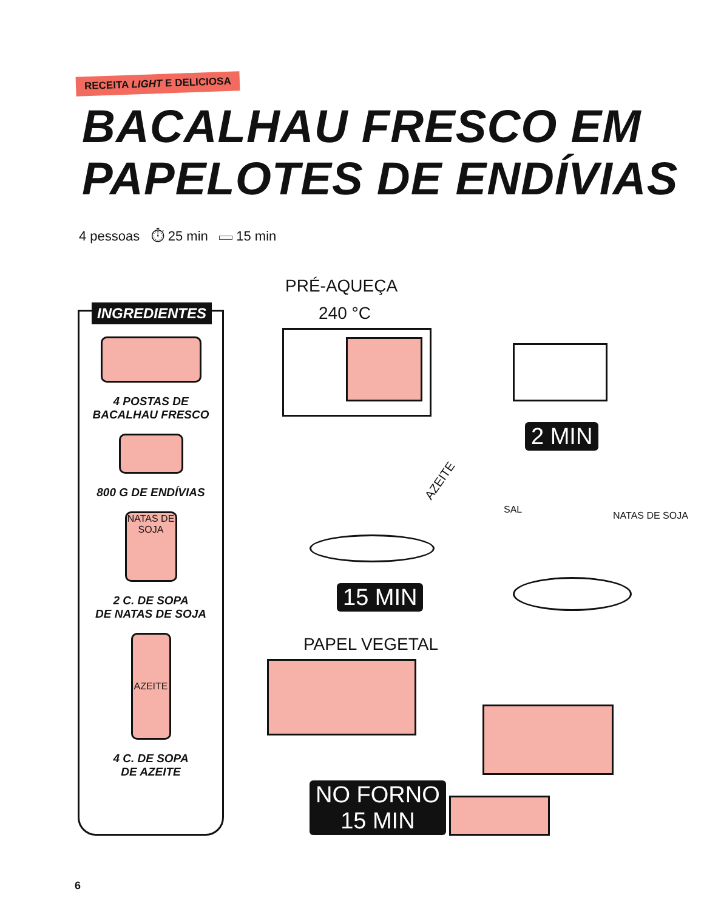RECEITA LIGHT E DELICIOSA
BACALHAU FRESCO EM
PAPELOTES DE ENDÍVIAS
4 pessoas ⏱ 25 min ▭ 15 min
INGREDIENTES
4 POSTAS DE
BACALHAU FRESCO
800 G DE ENDÍVIAS
NATAS DE SOJA
2 C. DE SOPA
DE NATAS DE SOJA
AZEITE
4 C. DE SOPA
DE AZEITE
PRÉ-AQUEÇA
240 °C
2 MIN
AZEITE
15 MIN
SAL
NATAS DE SOJA
PAPEL VEGETAL
NO FORNO
15 MIN
6